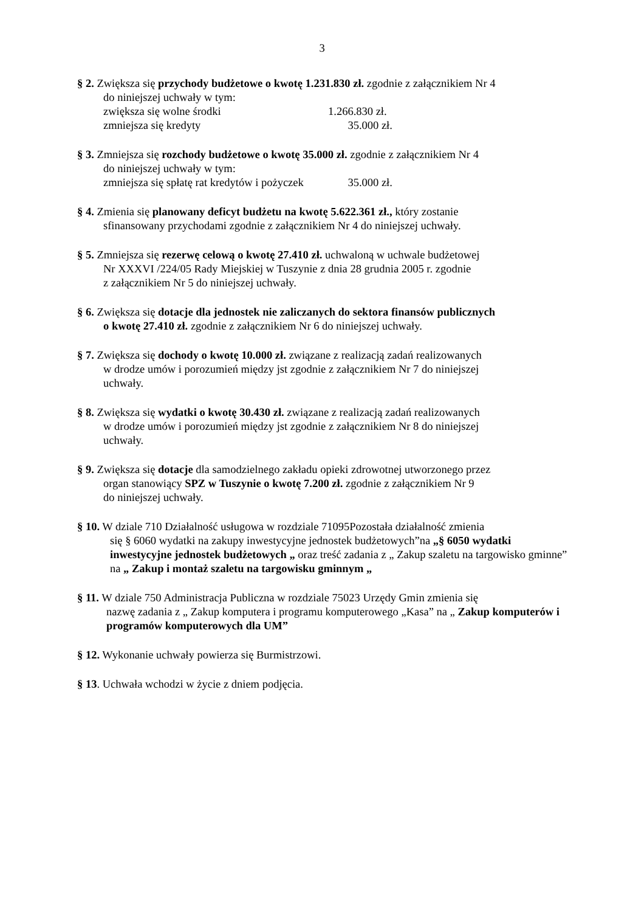3
§ 2. Zwiększa się przychody budżetowe o kwotę 1.231.830 zł. zgodnie z załącznikiem Nr 4
do niniejszej uchwały w tym:
zwiększa się wolne środki 1.266.830 zł.
zmniejsza się kredyty 35.000 zł.
§ 3. Zmniejsza się rozchody budżetowe o kwotę 35.000 zł. zgodnie z załącznikiem Nr 4
do niniejszej uchwały w tym:
zmniejsza się spłatę rat kredytów i pożyczek 35.000 zł.
§ 4. Zmienia się planowany deficyt budżetu na kwotę 5.622.361 zł., który zostanie
sfinansowany przychodami zgodnie z załącznikiem Nr 4 do niniejszej uchwały.
§ 5. Zmniejsza się rezerwę celową o kwotę 27.410 zł. uchwaloną w uchwale budżetowej
Nr XXXVI /224/05 Rady Miejskiej w Tuszynie z dnia 28 grudnia 2005 r. zgodnie
z załącznikiem Nr 5 do niniejszej uchwały.
§ 6. Zwiększa się dotacje dla jednostek nie zaliczanych do sektora finansów publicznych
o kwotę 27.410 zł. zgodnie z załącznikiem Nr 6 do niniejszej uchwały.
§ 7. Zwiększa się dochody o kwotę 10.000 zł. związane z realizacją zadań realizowanych
w drodze umów i porozumień między jst zgodnie z załącznikiem Nr 7 do niniejszej
uchwały.
§ 8. Zwiększa się wydatki o kwotę 30.430 zł. związane z realizacją zadań realizowanych
w drodze umów i porozumień między jst zgodnie z załącznikiem Nr 8 do niniejszej
uchwały.
§ 9. Zwiększa się dotacje dla samodzielnego zakładu opieki zdrowotnej utworzonego przez
organ stanowiący SPZ w Tuszynie o kwotę 7.200 zł. zgodnie z załącznikiem Nr 9
do niniejszej uchwały.
§ 10. W dziale 710 Działalność usługowa w rozdziale 71095Pozostała działalność zmienia
się § 6060 wydatki na zakupy inwestycyjne jednostek budżetowych”na „§ 6050 wydatki inwestycyjne jednostek budżetowych „ oraz treść zadania z „ Zakup szaletu na targowisko gminne” na „ Zakup i montaż szaletu na targowisku gminnym „
§ 11. W dziale 750 Administracja Publiczna w rozdziale 75023 Urzędy Gmin zmienia się
nazwę zadania z „ Zakup komputera i programu komputerowego „Kasa” na „ Zakup komputerów i programów komputerowych dla UM”
§ 12. Wykonanie uchwały powierza się Burmistrzowi.
§ 13. Uchwała wchodzi w życie z dniem podjęcia.